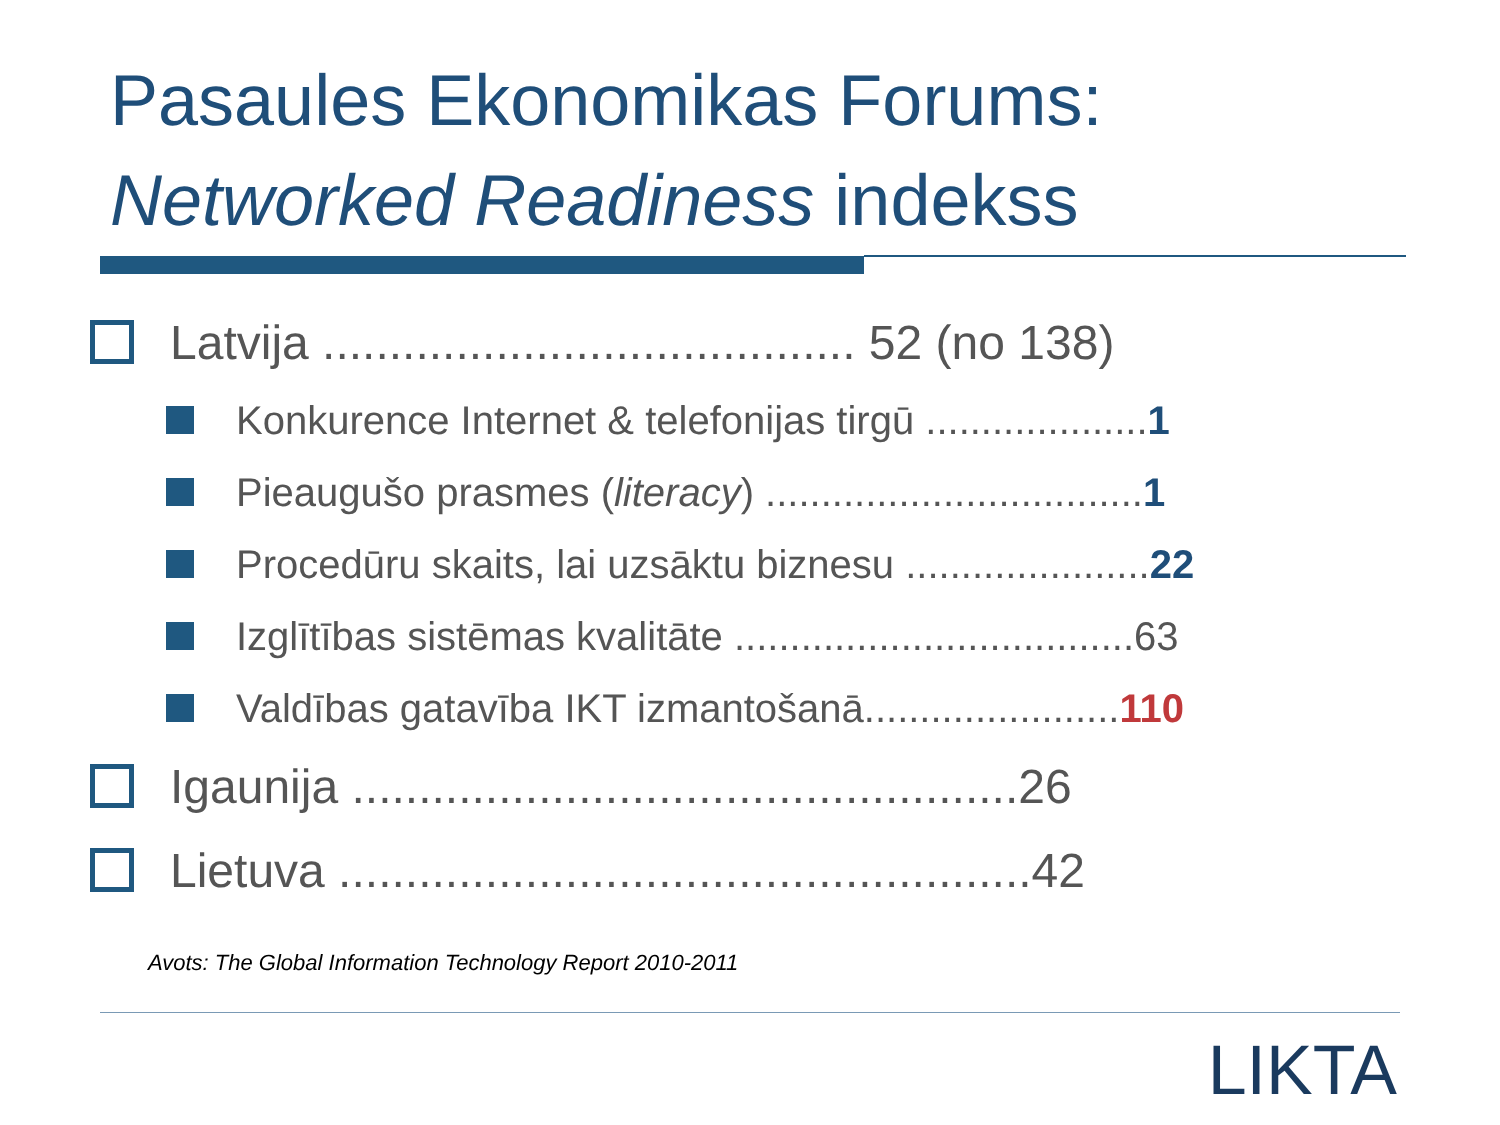Pasaules Ekonomikas Forums:
Networked Readiness indekss
Latvija ........................................ 52 (no 138)
Konkurence Internet & telefonijas tirgū ....................1
Pieaugušo prasmes (literacy) ..................................1
Procedūru skaits, lai uzsāktu biznesu ......................22
Izglītības sistēmas kvalitāte ....................................63
Valdības gatavība IKT izmantošanā.......................110
Igaunija ..................................................26
Lietuva ....................................................42
Avots: The Global Information Technology Report 2010-2011
LIKTA